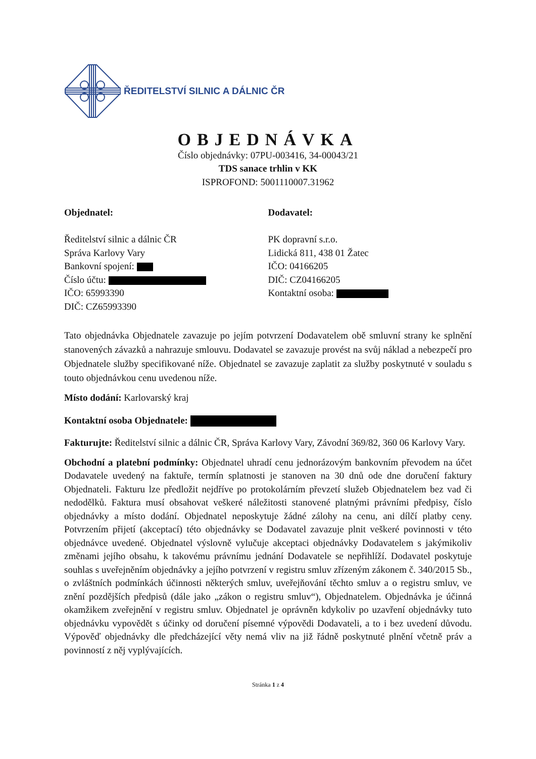ŘEDITELSTVÍ SILNIC A DÁLNIC ČR
OBJEDNÁVKA
Číslo objednávky: 07PU-003416, 34-00043/21
TDS sanace trhlin v KK
ISPROFOND: 5001110007.31962
Objednatel:
Ředitelství silnic a dálnic ČR
Správa Karlovy Vary
Bankovní spojení:
Číslo účtu:
IČO: 65993390
DIČ: CZ65993390
Dodavatel:
PK dopravní s.r.o.
Lidická 811, 438 01 Žatec
IČO: 04166205
DIČ: CZ04166205
Kontaktní osoba:
Tato objednávka Objednatele zavazuje po jejím potvrzení Dodavatelem obě smluvní strany ke splnění stanovených závazků a nahrazuje smlouvu. Dodavatel se zavazuje provést na svůj náklad a nebezpečí pro Objednatele služby specifikované níže. Objednatel se zavazuje zaplatit za služby poskytnuté v souladu s touto objednávkou cenu uvedenou níže.
Místo dodání: Karlovarský kraj
Kontaktní osoba Objednatele:
Fakturujte: Ředitelství silnic a dálnic ČR, Správa Karlovy Vary, Závodní 369/82, 360 06 Karlovy Vary.
Obchodní a platební podmínky: Objednatel uhradí cenu jednorázovým bankovním převodem na účet Dodavatele uvedený na faktuře, termín splatnosti je stanoven na 30 dnů ode dne doručení faktury Objednateli. Fakturu lze předložit nejdříve po protokolárním převzetí služeb Objednatelem bez vad či nedodělků. Faktura musí obsahovat veškeré náležitosti stanovené platnými právními předpisy, číslo objednávky a místo dodání. Objednatel neposkytuje žádné zálohy na cenu, ani dílčí platby ceny. Potvrzením přijetí (akceptací) této objednávky se Dodavatel zavazuje plnit veškeré povinnosti v této objednávce uvedené. Objednatel výslovně vylučuje akceptaci objednávky Dodavatelem s jakýmikoliv změnami jejího obsahu, k takovému právnímu jednání Dodavatele se nepřihlíží. Dodavatel poskytuje souhlas s uveřejněním objednávky a jejího potvrzení v registru smluv zřízeným zákonem č. 340/2015 Sb., o zvláštních podmínkách účinnosti některých smluv, uveřejňování těchto smluv a o registru smluv, ve znění pozdějších předpisů (dále jako „zákon o registru smluv“), Objednatelem. Objednávka je účinná okamžikem zveřejnění v registru smluv. Objednatel je oprávněn kdykoliv po uzavření objednávky tuto objednávku vypovědět s účinky od doručení písemné výpovědi Dodavateli, a to i bez uvedení důvodu. Výpověď objednávky dle předcházející věty nemá vliv na již řádně poskytnuté plnění včetně práv a povinností z něj vyplývajících.
Stránka 1 z 4